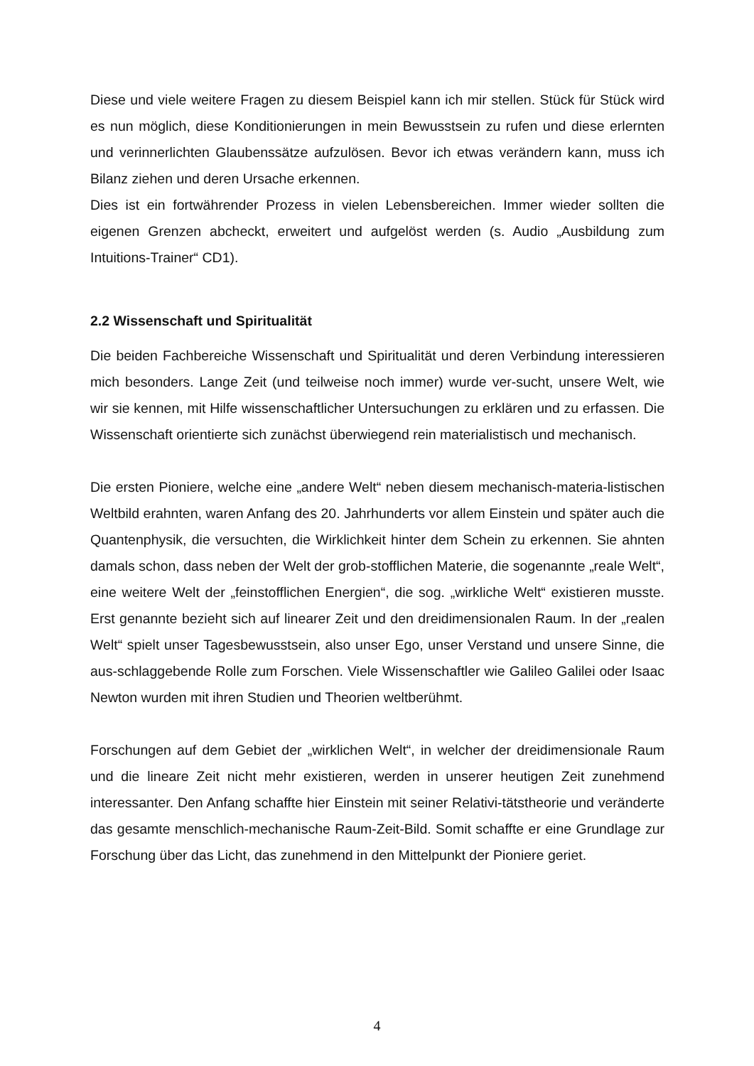Diese und viele weitere Fragen zu diesem Beispiel kann ich mir stellen. Stück für Stück wird es nun möglich, diese Konditionierungen in mein Bewusstsein zu rufen und diese erlernten und verinnerlichten Glaubenssätze aufzulösen. Bevor ich etwas verändern kann, muss ich Bilanz ziehen und deren Ursache erkennen.
Dies ist ein fortwährender Prozess in vielen Lebensbereichen. Immer wieder sollten die eigenen Grenzen abcheckt, erweitert und aufgelöst werden (s. Audio „Ausbildung zum Intuitions-Trainer“ CD1).
2.2 Wissenschaft und Spiritualität
Die beiden Fachbereiche Wissenschaft und Spiritualität und deren Verbindung interessieren mich besonders. Lange Zeit (und teilweise noch immer) wurde ver-sucht, unsere Welt, wie wir sie kennen, mit Hilfe wissenschaftlicher Untersuchungen zu erklären und zu erfassen. Die Wissenschaft orientierte sich zunächst überwiegend rein materialistisch und mechanisch.
Die ersten Pioniere, welche eine „andere Welt“ neben diesem mechanisch-materia-listischen Weltbild erahnten, waren Anfang des 20. Jahrhunderts vor allem Einstein und später auch die Quantenphysik, die versuchten, die Wirklichkeit hinter dem Schein zu erkennen. Sie ahnten damals schon, dass neben der Welt der grob-stofflichen Materie, die sogenannte „reale Welt“, eine weitere Welt der „feinstofflichen Energien“, die sog. „wirkliche Welt“ existieren musste. Erst genannte bezieht sich auf linearer Zeit und den dreidimensionalen Raum. In der „realen Welt“ spielt unser Tagesbewusstsein, also unser Ego, unser Verstand und unsere Sinne, die aus-schlaggebende Rolle zum Forschen. Viele Wissenschaftler wie Galileo Galilei oder Isaac Newton wurden mit ihren Studien und Theorien weltberühmt.
Forschungen auf dem Gebiet der „wirklichen Welt“, in welcher der dreidimensionale Raum und die lineare Zeit nicht mehr existieren, werden in unserer heutigen Zeit zunehmend interessanter. Den Anfang schaffte hier Einstein mit seiner Relativi-tätstheorie und veränderte das gesamte menschlich-mechanische Raum-Zeit-Bild. Somit schaffte er eine Grundlage zur Forschung über das Licht, das zunehmend in den Mittelpunkt der Pioniere geriet.
4